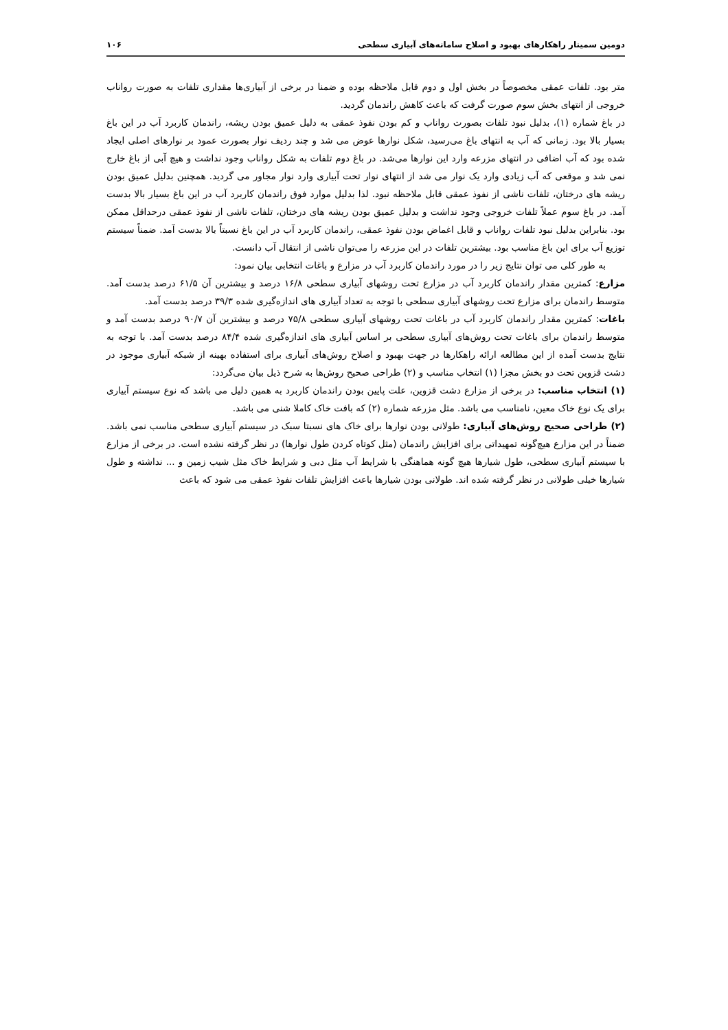دومین سمینار راهکارهای بهبود و اصلاح سامانه‌های آبیاری سطحی ۱۰۶
متر بود. تلفات عمقی مخصوصاً در بخش اول و دوم قابل ملاحظه بوده و ضمنا در برخی از آبیاری‌ها مقداری تلفات به صورت رواناب خروجی از انتهای بخش سوم صورت گرفت که باعث کاهش راندمان گردید.
در باغ شماره (۱)، بدلیل نبود تلفات بصورت رواناب و کم بودن نفوذ عمقی به دلیل عمیق بودن ریشه، راندمان کاربرد آب در این باغ بسیار بالا بود. زمانی که آب به انتهای باغ می‌رسید، شکل نوارها عوض می شد و چند ردیف نوار بصورت عمود بر نوارهای اصلی ایجاد شده بود که آب اضافی در انتهای مزرعه وارد این نوارها می‌شد. در باغ دوم تلفات به شکل رواناب وجود نداشت و هیچ آبی از باغ خارج نمی شد و موقعی که آب زیادی وارد یک نوار می شد از انتهای نوار تحت آبیاری وارد نوار مجاور می گردید. همچنین بدلیل عمیق بودن ریشه های درختان، تلفات ناشی از نفوذ عمقی قابل ملاحظه نبود. لذا بدلیل موارد فوق راندمان کاربرد آب در این باغ بسیار بالا بدست آمد. در باغ سوم عملاً تلفات خروجی وجود نداشت و بدلیل عمیق بودن ریشه های درختان، تلفات ناشی از نفوذ عمقی درحداقل ممکن بود. بنابراین بدلیل نبود تلفات رواناب و قابل اغماض بودن نفوذ عمقی، راندمان کاربرد آب در این باغ نسبتاً بالا بدست آمد. ضمناً سیستم توزیع آب برای این باغ مناسب بود. بیشترین تلفات در این مزرعه را می‌توان ناشی از انتقال آب دانست.
به طور کلی می توان نتایج زیر را در مورد راندمان کاربرد آب در مزارع و باغات انتخابی بیان نمود:
مزارع: کمترین مقدار راندمان کاربرد آب در مزارع تحت روشهای آبیاری سطحی ۱۶/۸ درصد و بیشترین آن ۶۱/۵ درصد بدست آمد. متوسط راندمان برای مزارع تحت روشهای آبیاری سطحی با توجه به تعداد آبیاری های اندازه‌گیری شده ۳۹/۳ درصد بدست آمد.
باغات: کمترین مقدار راندمان کاربرد آب در باغات تحت روشهای آبیاری سطحی ۷۵/۸ درصد و بیشترین آن ۹۰/۷ درصد بدست آمد و متوسط راندمان برای باغات تحت روش‌های آبیاری سطحی بر اساس آبیاری های اندازه‌گیری شده ۸۴/۴ درصد بدست آمد. با توجه به نتایج بدست آمده از این مطالعه ارائه راهکارها در جهت بهبود و اصلاح روش‌های آبیاری برای استفاده بهینه از شبکه آبیاری موجود در دشت قزوین تحت دو بخش مجزا (۱) انتخاب مناسب و (۲) طراحی صحیح روش‌ها به شرح ذیل بیان می‌گردد:
(۱) انتخاب مناسب: در برخی از مزارع دشت قزوین، علت پایین بودن راندمان کاربرد به همین دلیل می باشد که نوع سیستم آبیاری برای یک نوع خاک معین، نامناسب می باشد. مثل مزرعه شماره (۲) که بافت خاک کاملا شنی می باشد.
(۲) طراحی صحیح روش‌های آبیاری: طولانی بودن نوارها برای خاک های نسبتا سبک در سیستم آبیاری سطحی مناسب نمی باشد. ضمناً در این مزارع هیچ‌گونه تمهیداتی برای افزایش راندمان (مثل کوتاه کردن طول نوارها) در نظر گرفته نشده است. در برخی از مزارع با سیستم آبیاری سطحی، طول شیارها هیچ گونه هماهنگی با شرایط آب مثل دبی و شرایط خاک مثل شیب زمین و ... نداشته و طول شیارها خیلی طولانی در نظر گرفته شده اند. طولانی بودن شیارها باعث افزایش تلفات نفوذ عمقی می شود که باعث